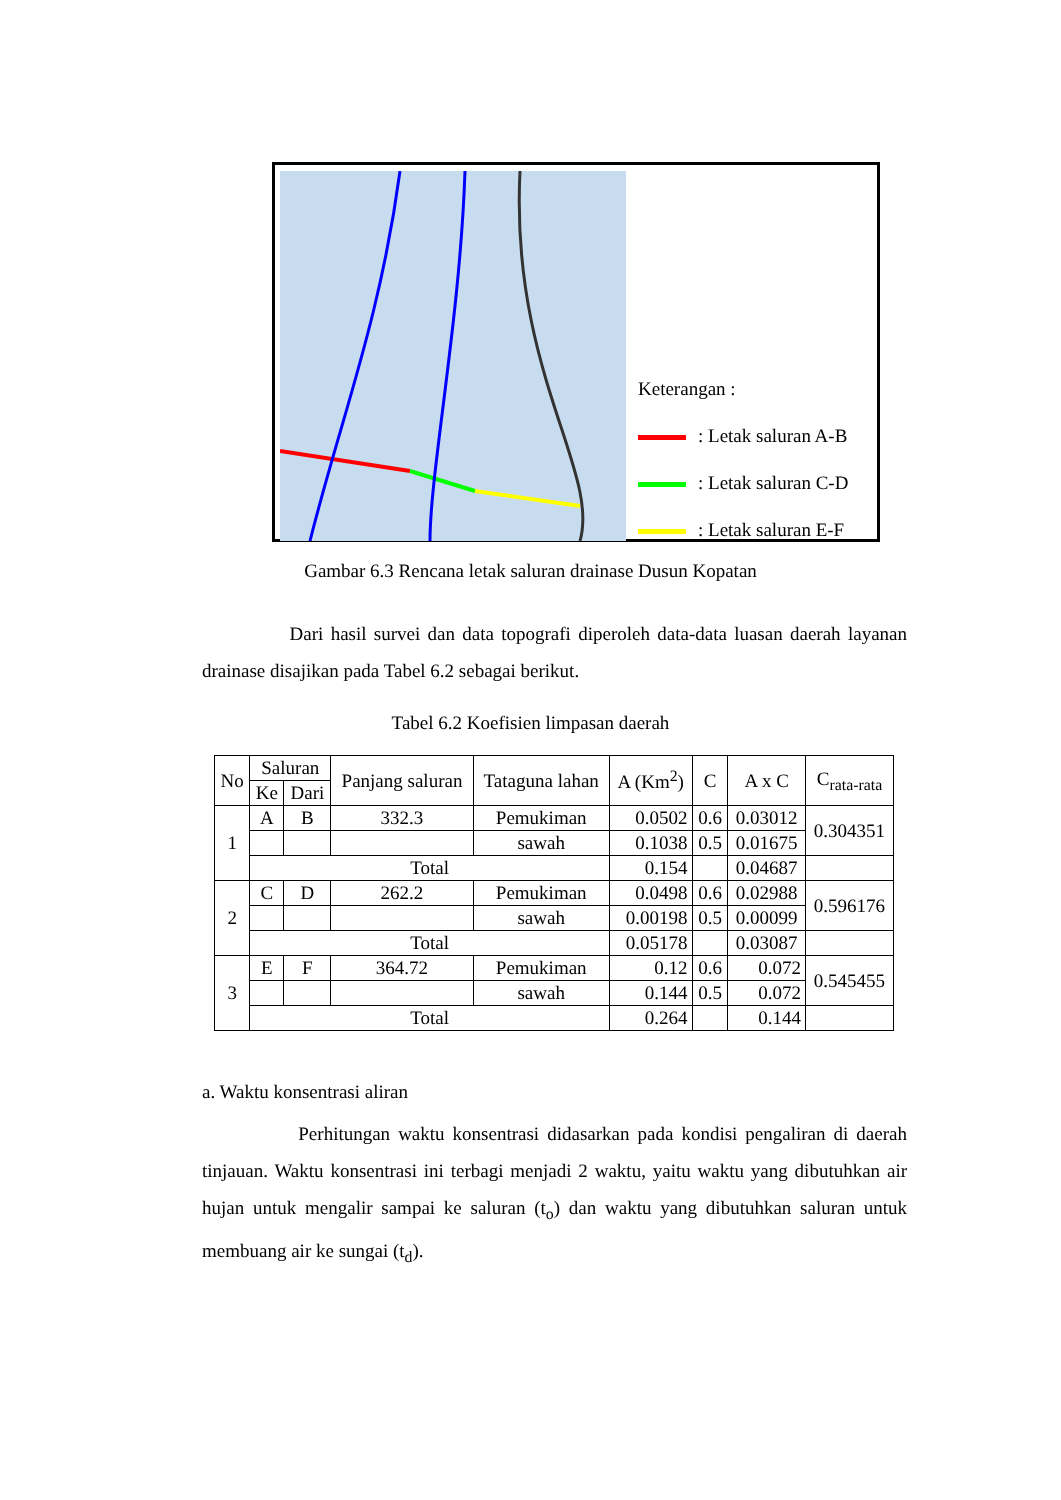Keterangan :
: Letak saluran A-B
: Letak saluran C-D
: Letak saluran E-F
Gambar 6.3 Rencana letak saluran drainase Dusun Kopatan
Dari hasil survei dan data topografi diperoleh data-data luasan daerah layanan drainase disajikan pada Tabel 6.2 sebagai berikut.
Tabel 6.2 Koefisien limpasan daerah
| No | Saluran | | Panjang saluran | Tataguna lahan | A (Km<sup>2</sup>) | C | A x C | C<sub>rata-rata</sub> |
| --- | --- | --- | --- | --- | --- | --- | --- | --- |
| | Ke | Dari | | | | | | |
| 1 | A | B | 332.3 | Pemukiman | 0.0502 | 0.6 | 0.03012 | 0.304351 |
| | | | | sawah | 0.1038 | 0.5 | 0.01675 | |
| | Total | | | | 0.154 | | 0.04687 | |
| 2 | C | D | 262.2 | Pemukiman | 0.0498 | 0.6 | 0.02988 | 0.596176 |
| | | | | sawah | 0.00198 | 0.5 | 0.00099 | |
| | Total | | | | 0.05178 | | 0.03087 | |
| 3 | E | F | 364.72 | Pemukiman | 0.12 | 0.6 | 0.072 | 0.545455 |
| | | | | sawah | 0.144 | 0.5 | 0.072 | |
| | Total | | | | 0.264 | | 0.144 | |
a. Waktu konsentrasi aliran
Perhitungan waktu konsentrasi didasarkan pada kondisi pengaliran di daerah tinjauan. Waktu konsentrasi ini terbagi menjadi 2 waktu, yaitu waktu yang dibutuhkan air hujan untuk mengalir sampai ke saluran (t<sub>o</sub>) dan waktu yang dibutuhkan saluran untuk membuang air ke sungai (t<sub>d</sub>).